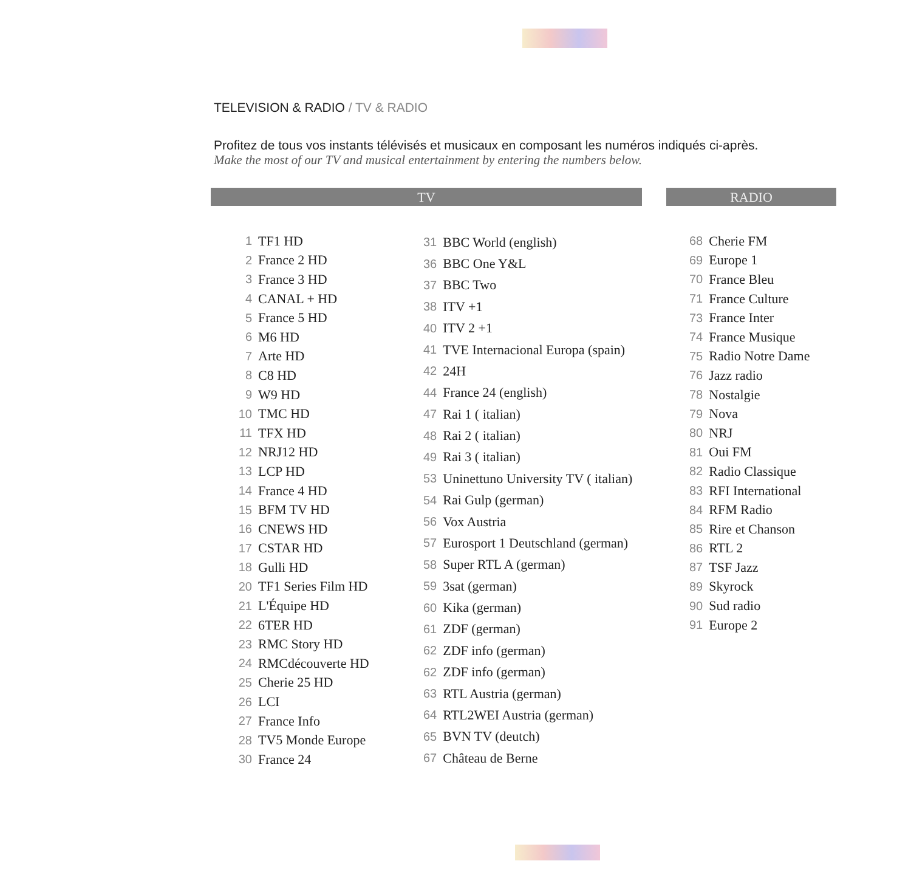TELEVISION & RADIO / TV & RADIO
Profitez de tous vos instants télévisés et musicaux en composant les numéros indiqués ci-après.
Make the most of our TV and musical entertainment by entering the numbers below.
TV
| 1 | TF1 HD |
| 2 | France 2 HD |
| 3 | France 3 HD |
| 4 | CANAL + HD |
| 5 | France 5 HD |
| 6 | M6 HD |
| 7 | Arte HD |
| 8 | C8 HD |
| 9 | W9 HD |
| 10 | TMC HD |
| 11 | TFX HD |
| 12 | NRJ12 HD |
| 13 | LCP HD |
| 14 | France 4 HD |
| 15 | BFM TV HD |
| 16 | CNEWS HD |
| 17 | CSTAR HD |
| 18 | Gulli HD |
| 20 | TF1 Series Film HD |
| 21 | L'Équipe HD |
| 22 | 6TER HD |
| 23 | RMC Story HD |
| 24 | RMCdécouverte HD |
| 25 | Cherie 25 HD |
| 26 | LCI |
| 27 | France Info |
| 28 | TV5 Monde Europe |
| 30 | France 24 |
| 31 | BBC World (english) |
| 36 | BBC One Y&L |
| 37 | BBC Two |
| 38 | ITV +1 |
| 40 | ITV 2 +1 |
| 41 | TVE Internacional Europa (spain) |
| 42 | 24H |
| 44 | France 24 (english) |
| 47 | Rai 1 ( italian) |
| 48 | Rai 2 ( italian) |
| 49 | Rai 3 ( italian) |
| 53 | Uninettuno University TV ( italian) |
| 54 | Rai Gulp (german) |
| 56 | Vox Austria |
| 57 | Eurosport 1 Deutschland (german) |
| 58 | Super RTL A (german) |
| 59 | 3sat (german) |
| 60 | Kika (german) |
| 61 | ZDF (german) |
| 62 | ZDF info (german) |
| 62 | ZDF info (german) |
| 63 | RTL Austria (german) |
| 64 | RTL2WEI Austria (german) |
| 65 | BVN TV (deutch) |
| 67 | Château de Berne |
RADIO
| 68 | Cherie FM |
| 69 | Europe 1 |
| 70 | France Bleu |
| 71 | France Culture |
| 73 | France Inter |
| 74 | France Musique |
| 75 | Radio Notre Dame |
| 76 | Jazz radio |
| 78 | Nostalgie |
| 79 | Nova |
| 80 | NRJ |
| 81 | Oui FM |
| 82 | Radio Classique |
| 83 | RFI International |
| 84 | RFM Radio |
| 85 | Rire et Chanson |
| 86 | RTL 2 |
| 87 | TSF Jazz |
| 89 | Skyrock |
| 90 | Sud radio |
| 91 | Europe 2 |